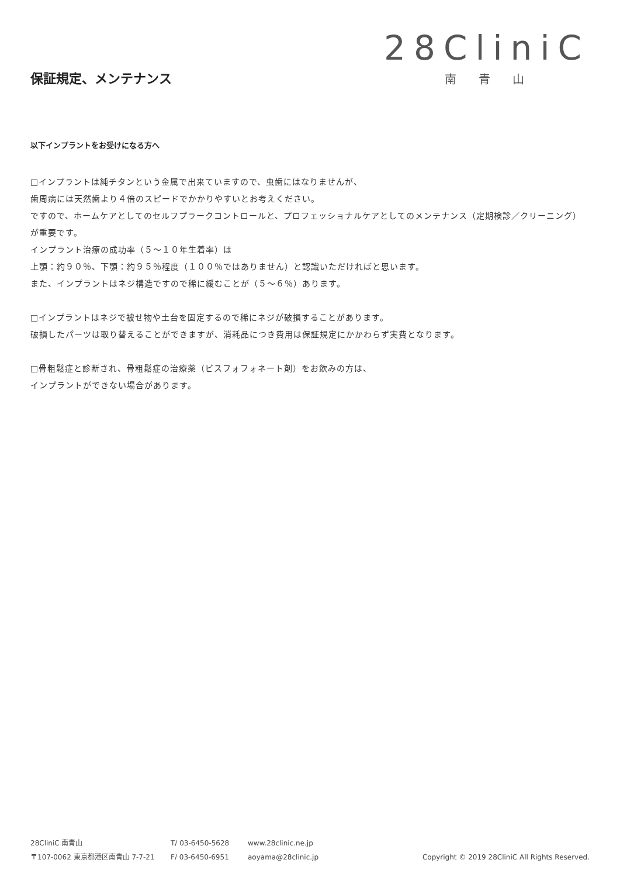保証規定、メンテナンス
28CliniC
南青山
以下インプラントをお受けになる方へ
□インプラントは純チタンという金属で出来ていますので、虫歯にはなりませんが、
歯周病には天然歯より４倍のスピードでかかりやすいとお考えください。
ですので、ホームケアとしてのセルフプラークコントロールと、プロフェッショナルケアとしてのメンテナンス（定期検診／クリーニング）が重要です。
インプラント治療の成功率（５～１０年生着率）は
上顎：約９０％、下顎：約９５％程度（１００％ではありません）と認識いただければと思います。
また、インプラントはネジ構造ですので稀に緩むことが（５～６％）あります。
□インプラントはネジで被せ物や土台を固定するので稀にネジが破損することがあります。
破損したパーツは取り替えることができますが、消耗品につき費用は保証規定にかかわらず実費となります。
□骨粗鬆症と診断され、骨粗鬆症の治療薬（ビスフォフォネート剤）をお飲みの方は、
インプラントができない場合があります。
28CliniC 南青山
〒107-0062 東京都港区南青山 7-7-21
T/ 03-6450-5628
F/ 03-6450-6951
www.28clinic.ne.jp
aoyama@28clinic.jp
Copyright © 2019 28CliniC All Rights Reserved.